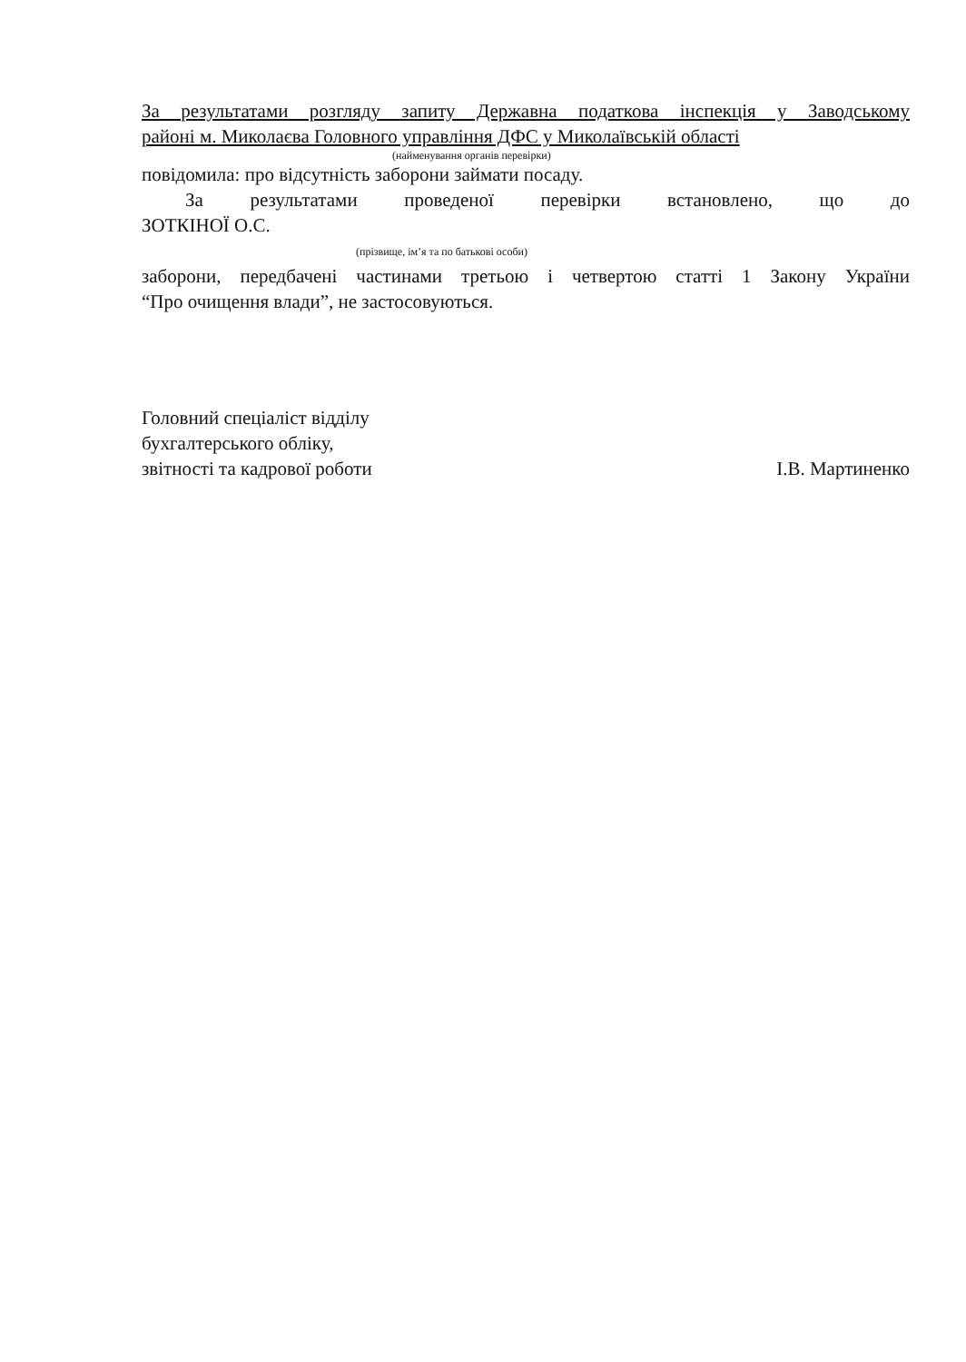За результатами розгляду запиту Державна податкова інспекція у Заводському
районі м. Миколаєва Головного управління ДФС у Миколаївській області
(найменування органів перевірки)
повідомила: про відсутність заборони займати посаду.
За результатами проведеної перевірки встановлено, що до
ЗОТКІНОЇ О.С.
(прізвище, ім’я та по батькові особи)
заборони, передбачені частинами третьою і четвертою статті 1 Закону України
“Про очищення влади”, не застосовуються.
Головний спеціаліст відділу
бухгалтерського обліку,
звітності та кадрової роботи
І.В. Мартиненко